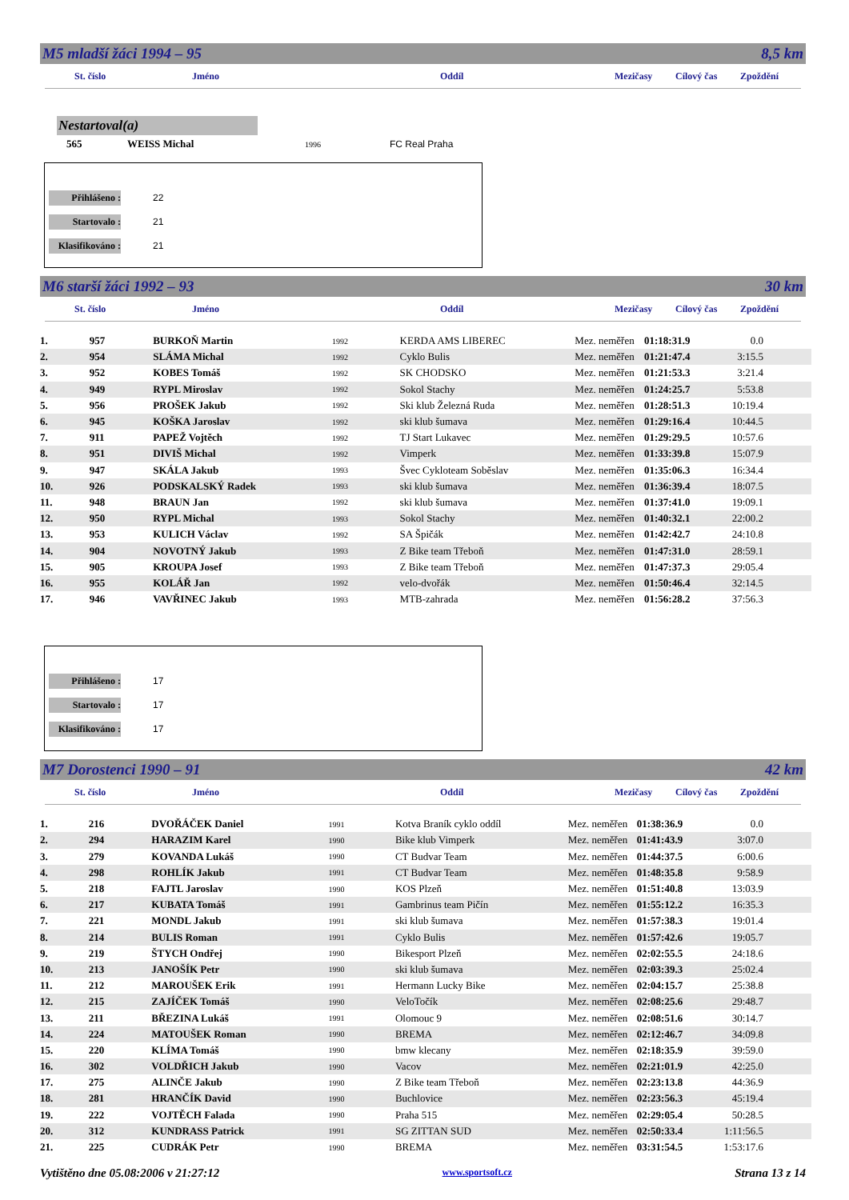M5 mladší žáci 1994 – 95 8,5 km
St. číslo Jméno Oddíl Mezičasy Cílový čas Zpoždění
Nestartoval(a)
565 WEISS Michal 1996 FC Real Praha
Přihlášeno : 22
Startovalo : 21
Klasifikováno : 21
M6 starší žáci 1992 – 93 30 km
St. číslo Jméno Oddíl Mezičasy Cílový čas Zpoždění
| 1. | 957 | BURKOŇ Martin | 1992 | KERDA AMS LIBEREC | Mez. neměřen | 01:18:31.9 | 0.0 |
| 2. | 954 | SLÁMA Michal | 1992 | Cyklo Bulis | Mez. neměřen | 01:21:47.4 | 3:15.5 |
| 3. | 952 | KOBES Tomáš | 1992 | SK CHODSKO | Mez. neměřen | 01:21:53.3 | 3:21.4 |
| 4. | 949 | RYPL Miroslav | 1992 | Sokol Stachy | Mez. neměřen | 01:24:25.7 | 5:53.8 |
| 5. | 956 | PROŠEK Jakub | 1992 | Ski klub Železná Ruda | Mez. neměřen | 01:28:51.3 | 10:19.4 |
| 6. | 945 | KOŠKA Jaroslav | 1992 | ski klub šumava | Mez. neměřen | 01:29:16.4 | 10:44.5 |
| 7. | 911 | PAPEŽ Vojtěch | 1992 | TJ Start Lukavec | Mez. neměřen | 01:29:29.5 | 10:57.6 |
| 8. | 951 | DIVIŠ Michal | 1992 | Vimperk | Mez. neměřen | 01:33:39.8 | 15:07.9 |
| 9. | 947 | SKÁLA Jakub | 1993 | Švec Cykloteam Soběslav | Mez. neměřen | 01:35:06.3 | 16:34.4 |
| 10. | 926 | PODSKALSKÝ Radek | 1993 | ski klub šumava | Mez. neměřen | 01:36:39.4 | 18:07.5 |
| 11. | 948 | BRAUN Jan | 1992 | ski klub šumava | Mez. neměřen | 01:37:41.0 | 19:09.1 |
| 12. | 950 | RYPL Michal | 1993 | Sokol Stachy | Mez. neměřen | 01:40:32.1 | 22:00.2 |
| 13. | 953 | KULICH Václav | 1992 | SA Špičák | Mez. neměřen | 01:42:42.7 | 24:10.8 |
| 14. | 904 | NOVOTNÝ Jakub | 1993 | Z Bike team Třeboň | Mez. neměřen | 01:47:31.0 | 28:59.1 |
| 15. | 905 | KROUPA Josef | 1993 | Z Bike team Třeboň | Mez. neměřen | 01:47:37.3 | 29:05.4 |
| 16. | 955 | KOLÁŘ Jan | 1992 | velo-dvořák | Mez. neměřen | 01:50:46.4 | 32:14.5 |
| 17. | 946 | VAVŘINEC Jakub | 1993 | MTB-zahrada | Mez. neměřen | 01:56:28.2 | 37:56.3 |
Přihlášeno : 17
Startovalo : 17
Klasifikováno : 17
M7 Dorostenci 1990 – 91 42 km
St. číslo Jméno Oddíl Mezičasy Cílový čas Zpoždění
| 1. | 216 | DVOŘÁČEK Daniel | 1991 | Kotva Braník cyklo oddíl | Mez. neměřen | 01:38:36.9 | 0.0 |
| 2. | 294 | HARAZIM Karel | 1990 | Bike klub Vimperk | Mez. neměřen | 01:41:43.9 | 3:07.0 |
| 3. | 279 | KOVANDA Lukáš | 1990 | CT Budvar Team | Mez. neměřen | 01:44:37.5 | 6:00.6 |
| 4. | 298 | ROHLÍK Jakub | 1991 | CT Budvar Team | Mez. neměřen | 01:48:35.8 | 9:58.9 |
| 5. | 218 | FAJTL Jaroslav | 1990 | KOS Plzeň | Mez. neměřen | 01:51:40.8 | 13:03.9 |
| 6. | 217 | KUBATA Tomáš | 1991 | Gambrinus team Pičín | Mez. neměřen | 01:55:12.2 | 16:35.3 |
| 7. | 221 | MONDL Jakub | 1991 | ski klub šumava | Mez. neměřen | 01:57:38.3 | 19:01.4 |
| 8. | 214 | BULIS Roman | 1991 | Cyklo Bulis | Mez. neměřen | 01:57:42.6 | 19:05.7 |
| 9. | 219 | ŠTYCH Ondřej | 1990 | Bikesport Plzeň | Mez. neměřen | 02:02:55.5 | 24:18.6 |
| 10. | 213 | JANOŠÍK Petr | 1990 | ski klub šumava | Mez. neměřen | 02:03:39.3 | 25:02.4 |
| 11. | 212 | MAROUŠEK Erik | 1991 | Hermann Lucky Bike | Mez. neměřen | 02:04:15.7 | 25:38.8 |
| 12. | 215 | ZAJÍČEK Tomáš | 1990 | VeloTočík | Mez. neměřen | 02:08:25.6 | 29:48.7 |
| 13. | 211 | BŘEZINA Lukáš | 1991 | Olomouc 9 | Mez. neměřen | 02:08:51.6 | 30:14.7 |
| 14. | 224 | MATOUŠEK Roman | 1990 | BREMA | Mez. neměřen | 02:12:46.7 | 34:09.8 |
| 15. | 220 | KLÍMA Tomáš | 1990 | bmw klecany | Mez. neměřen | 02:18:35.9 | 39:59.0 |
| 16. | 302 | VOLDŘICH Jakub | 1990 | Vacov | Mez. neměřen | 02:21:01.9 | 42:25.0 |
| 17. | 275 | ALINČE Jakub | 1990 | Z Bike team Třeboň | Mez. neměřen | 02:23:13.8 | 44:36.9 |
| 18. | 281 | HRANČÍK David | 1990 | Buchlovice | Mez. neměřen | 02:23:56.3 | 45:19.4 |
| 19. | 222 | VOJTĚCH Falada | 1990 | Praha 515 | Mez. neměřen | 02:29:05.4 | 50:28.5 |
| 20. | 312 | KUNDRASS Patrick | 1991 | SG ZITTAN SUD | Mez. neměřen | 02:50:33.4 | 1:11:56.5 |
| 21. | 225 | CUDRÁK Petr | 1990 | BREMA | Mez. neměřen | 03:31:54.5 | 1:53:17.6 |
Vytištěno dne 05.08:2006 v 21:27:12 www.sportsoft.cz Strana 13 z 14